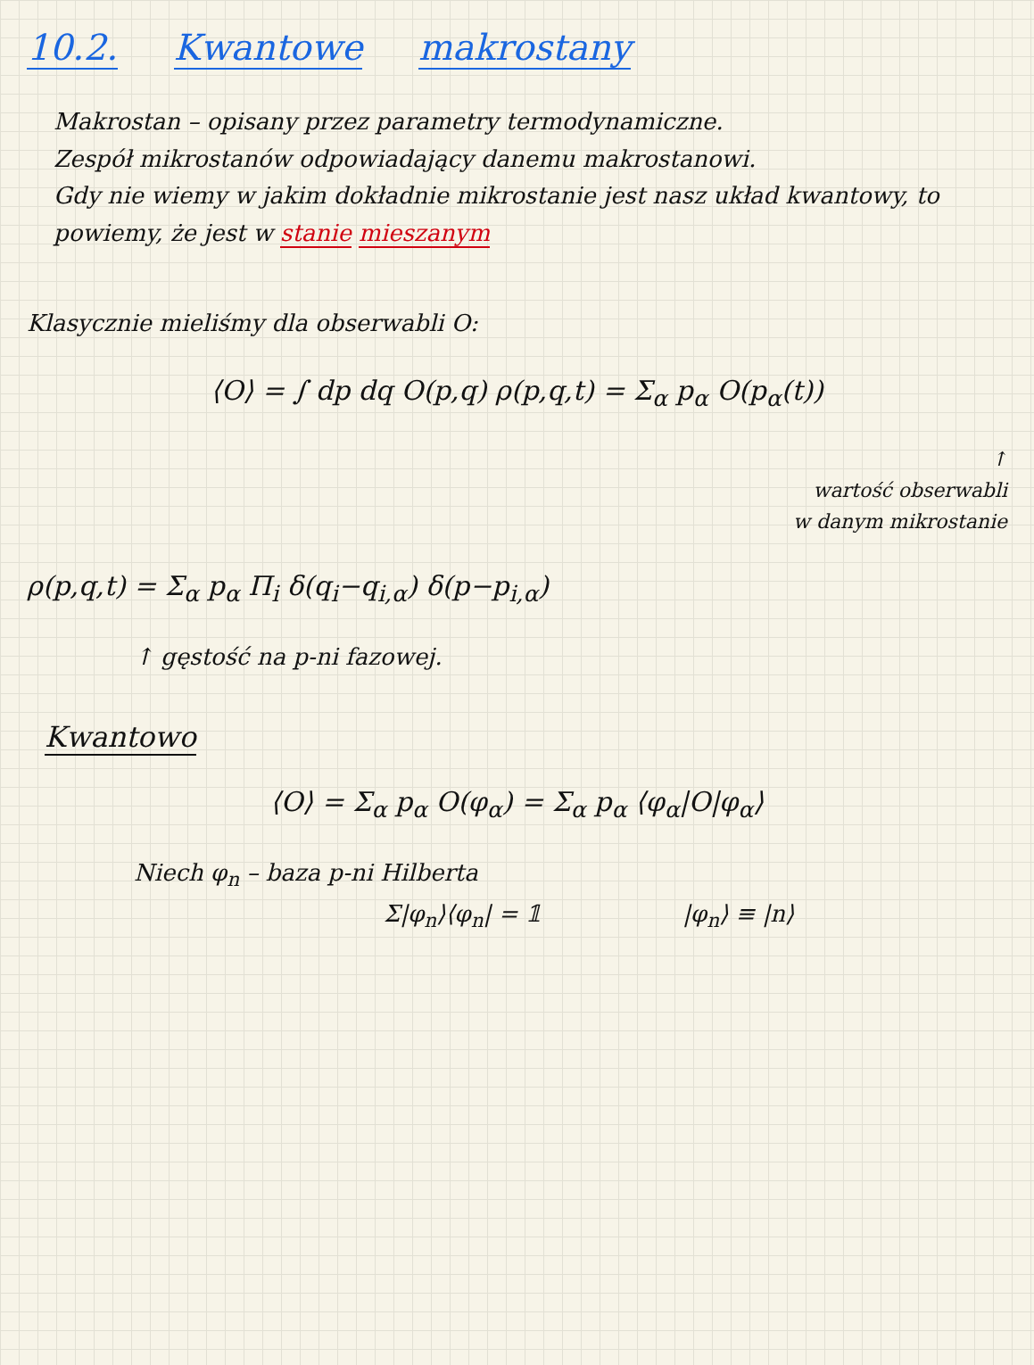10.2. Kwantowe makrostany
Makrostan – opisany przez parametry termodynamiczne.
Zespół mikrostanów odpowiadający danemu makrostanowi.
Gdy nie wiemy w jakim dokładnie mikrostanie jest nasz układ kwantowy, to powiemy, że jest w stanie mieszanym
Klasycznie mieliśmy dla obserwabli O:
⟨O⟩ = ∫ dp dq O(p,q) ρ(p,q,t) = Σ<sub>α</sub> p<sub>α</sub> O(p<sub>α</sub>(t))
↑
wartość obserwabli
w danym mikrostanie
ρ(p,q,t) = Σ<sub>α</sub> p<sub>α</sub> Π<sub>i</sub> δ(q<sub>i</sub>−q<sub>i,α</sub>) δ(p−p<sub>i,α</sub>)
↑ gęstość na p-ni fazowej.
Kwantowo
⟨O⟩ = Σ<sub>α</sub> p<sub>α</sub> O(φ<sub>α</sub>) = Σ<sub>α</sub> p<sub>α</sub> ⟨φ<sub>α</sub>|O|φ<sub>α</sub>⟩
Niech φ<sub>n</sub> – baza p-ni Hilberta
Σ|φ<sub>n</sub>⟩⟨φ<sub>n</sub>| = 𝟙 |φ<sub>n</sub>⟩ ≡ |n⟩